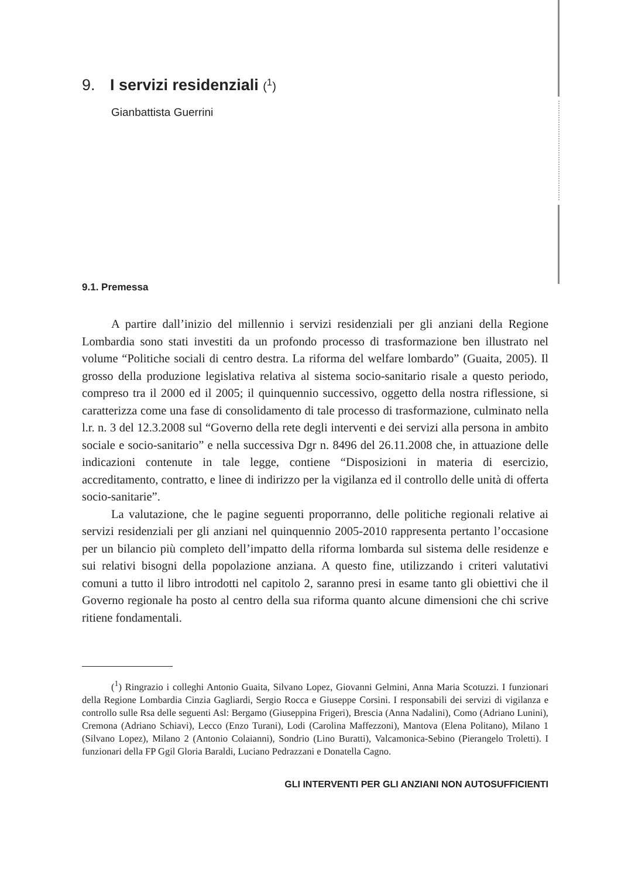9. I servizi residenziali (<sup>1</sup>)
Gianbattista Guerrini
9.1. Premessa
A partire dall’inizio del millennio i servizi residenziali per gli anziani della Regione Lombardia sono stati investiti da un profondo processo di trasformazione ben illustrato nel volume “Politiche sociali di centro destra. La riforma del welfare lombardo” (Guaita, 2005). Il grosso della produzione legislativa relativa al sistema socio-sanitario risale a questo periodo, compreso tra il 2000 ed il 2005; il quinquennio successivo, oggetto della nostra riflessione, si caratterizza come una fase di consolidamento di tale processo di trasformazione, culminato nella l.r. n. 3 del 12.3.2008 sul “Governo della rete degli interventi e dei servizi alla persona in ambito sociale e socio-sanitario” e nella successiva Dgr n. 8496 del 26.11.2008 che, in attuazione delle indicazioni contenute in tale legge, contiene “Disposizioni in materia di esercizio, accreditamento, contratto, e linee di indirizzo per la vigilanza ed il controllo delle unità di offerta socio-sanitarie”.
La valutazione, che le pagine seguenti proporranno, delle politiche regionali relative ai servizi residenziali per gli anziani nel quinquennio 2005-2010 rappresenta pertanto l’occasione per un bilancio più completo dell’impatto della riforma lombarda sul sistema delle residenze e sui relativi bisogni della popolazione anziana. A questo fine, utilizzando i criteri valutativi comuni a tutto il libro introdotti nel capitolo 2, saranno presi in esame tanto gli obiettivi che il Governo regionale ha posto al centro della sua riforma quanto alcune dimensioni che chi scrive ritiene fondamentali.
(<sup>1</sup>) Ringrazio i colleghi Antonio Guaita, Silvano Lopez, Giovanni Gelmini, Anna Maria Scotuzzi. I funzionari della Regione Lombardia Cinzia Gagliardi, Sergio Rocca e Giuseppe Corsini. I responsabili dei servizi di vigilanza e controllo sulle Rsa delle seguenti Asl: Bergamo (Giuseppina Frigeri), Brescia (Anna Nadalini), Como (Adriano Lunini), Cremona (Adriano Schiavi), Lecco (Enzo Turani), Lodi (Carolina Maffezzoni), Mantova (Elena Politano), Milano 1 (Silvano Lopez), Milano 2 (Antonio Colaianni), Sondrio (Lino Buratti), Valcamonica-Sebino (Pierangelo Troletti). I funzionari della FP Ggil Gloria Baraldi, Luciano Pedrazzani e Donatella Cagno.
GLI INTERVENTI PER GLI ANZIANI NON AUTOSUFFICIENTI